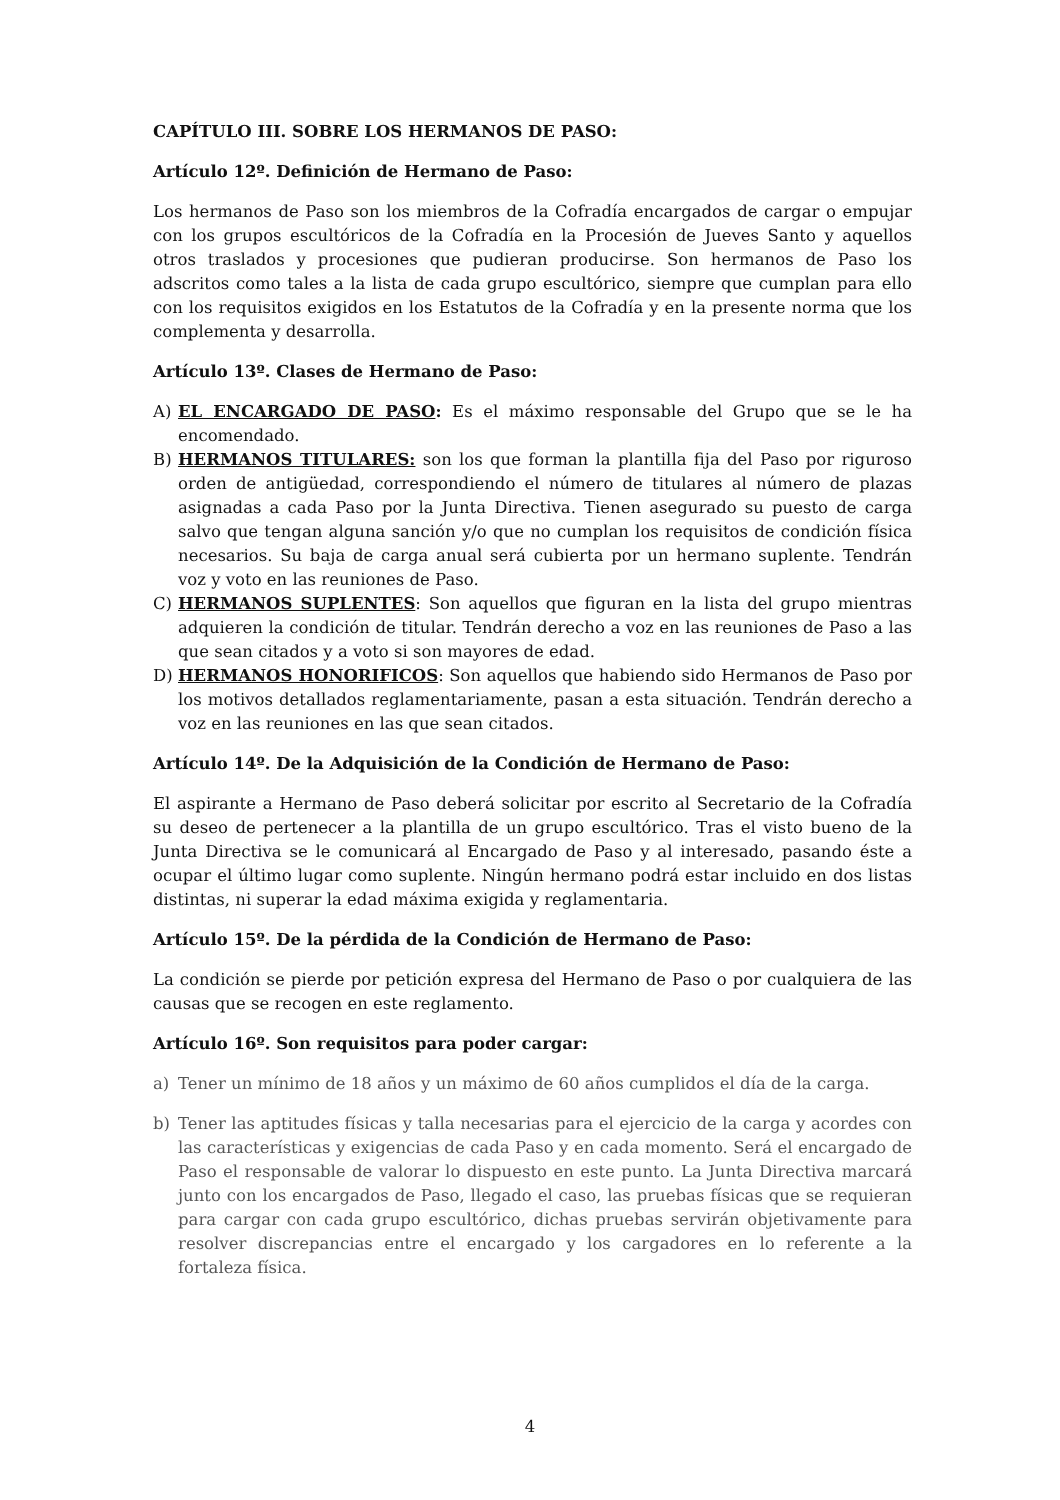CAPÍTULO III. SOBRE LOS HERMANOS DE PASO:
Artículo 12º. Definición de Hermano de Paso:
Los hermanos de Paso son los miembros de la Cofradía encargados de cargar o empujar con los grupos escultóricos de la Cofradía en la Procesión de Jueves Santo y aquellos otros traslados y procesiones que pudieran producirse. Son hermanos de Paso los adscritos como tales a la lista de cada grupo escultórico, siempre que cumplan para ello con los requisitos exigidos en los Estatutos de la Cofradía y en la presente norma que los complementa y desarrolla.
Artículo 13º. Clases de Hermano de Paso:
A) EL ENCARGADO DE PASO: Es el máximo responsable del Grupo que se le ha encomendado.
B) HERMANOS TITULARES: son los que forman la plantilla fija del Paso por riguroso orden de antigüedad, correspondiendo el número de titulares al número de plazas asignadas a cada Paso por la Junta Directiva. Tienen asegurado su puesto de carga salvo que tengan alguna sanción y/o que no cumplan los requisitos de condición física necesarios. Su baja de carga anual será cubierta por un hermano suplente. Tendrán voz y voto en las reuniones de Paso.
C) HERMANOS SUPLENTES: Son aquellos que figuran en la lista del grupo mientras adquieren la condición de titular. Tendrán derecho a voz en las reuniones de Paso a las que sean citados y a voto si son mayores de edad.
D) HERMANOS HONORIFICOS: Son aquellos que habiendo sido Hermanos de Paso por los motivos detallados reglamentariamente, pasan a esta situación. Tendrán derecho a voz en las reuniones en las que sean citados.
Artículo 14º. De la Adquisición de la Condición de Hermano de Paso:
El aspirante a Hermano de Paso deberá solicitar por escrito al Secretario de la Cofradía su deseo de pertenecer a la plantilla de un grupo escultórico. Tras el visto bueno de la Junta Directiva se le comunicará al Encargado de Paso y al interesado, pasando éste a ocupar el último lugar como suplente. Ningún hermano podrá estar incluido en dos listas distintas, ni superar la edad máxima exigida y reglamentaria.
Artículo 15º. De la pérdida de la Condición de Hermano de Paso:
La condición se pierde por petición expresa del Hermano de Paso o por cualquiera de las causas que se recogen en este reglamento.
Artículo 16º. Son requisitos para poder cargar:
a) Tener un mínimo de 18 años y un máximo de 60 años cumplidos el día de la carga.
b) Tener las aptitudes físicas y talla necesarias para el ejercicio de la carga y acordes con las características y exigencias de cada Paso y en cada momento. Será el encargado de Paso el responsable de valorar lo dispuesto en este punto. La Junta Directiva marcará junto con los encargados de Paso, llegado el caso, las pruebas físicas que se requieran para cargar con cada grupo escultórico, dichas pruebas servirán objetivamente para resolver discrepancias entre el encargado y los cargadores en lo referente a la fortaleza física.
4